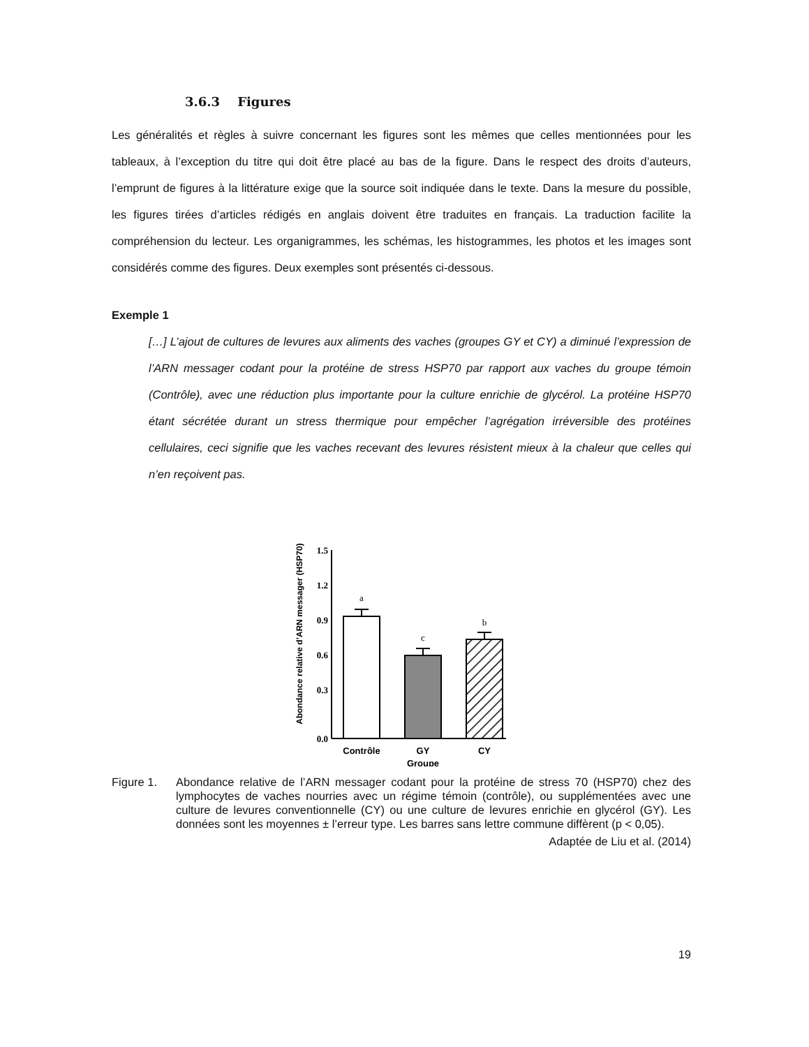3.6.3 Figures
Les généralités et règles à suivre concernant les figures sont les mêmes que celles mentionnées pour les tableaux, à l’exception du titre qui doit être placé au bas de la figure. Dans le respect des droits d’auteurs, l’emprunt de figures à la littérature exige que la source soit indiquée dans le texte. Dans la mesure du possible, les figures tirées d’articles rédigés en anglais doivent être traduites en français. La traduction facilite la compréhension du lecteur. Les organigrammes, les schémas, les histogrammes, les photos et les images sont considérés comme des figures. Deux exemples sont présentés ci-dessous.
Exemple 1
[…] L’ajout de cultures de levures aux aliments des vaches (groupes GY et CY) a diminué l’expression de l’ARN messager codant pour la protéine de stress HSP70 par rapport aux vaches du groupe témoin (Contrôle), avec une réduction plus importante pour la culture enrichie de glycérol. La protéine HSP70 étant sécrétée durant un stress thermique pour empêcher l’agrégation irréversible des protéines cellulaires, ceci signifie que les vaches recevant des levures résistent mieux à la chaleur que celles qui n’en reçoivent pas.
Abondance relative d’ARN messager (HSP70)
1.5
1.2
0.9
0.6
0.3
0.0
a
c
b
Contrôle
GY
CY
Groupe
Figure 1. Abondance relative de l’ARN messager codant pour la protéine de stress 70 (HSP70) chez des lymphocytes de vaches nourries avec un régime témoin (contrôle), ou supplémentées avec une culture de levures conventionnelle (CY) ou une culture de levures enrichie en glycérol (GY). Les données sont les moyennes ± l’erreur type. Les barres sans lettre commune diffèrent (p < 0,05).
Adaptée de Liu et al. (2014)
19